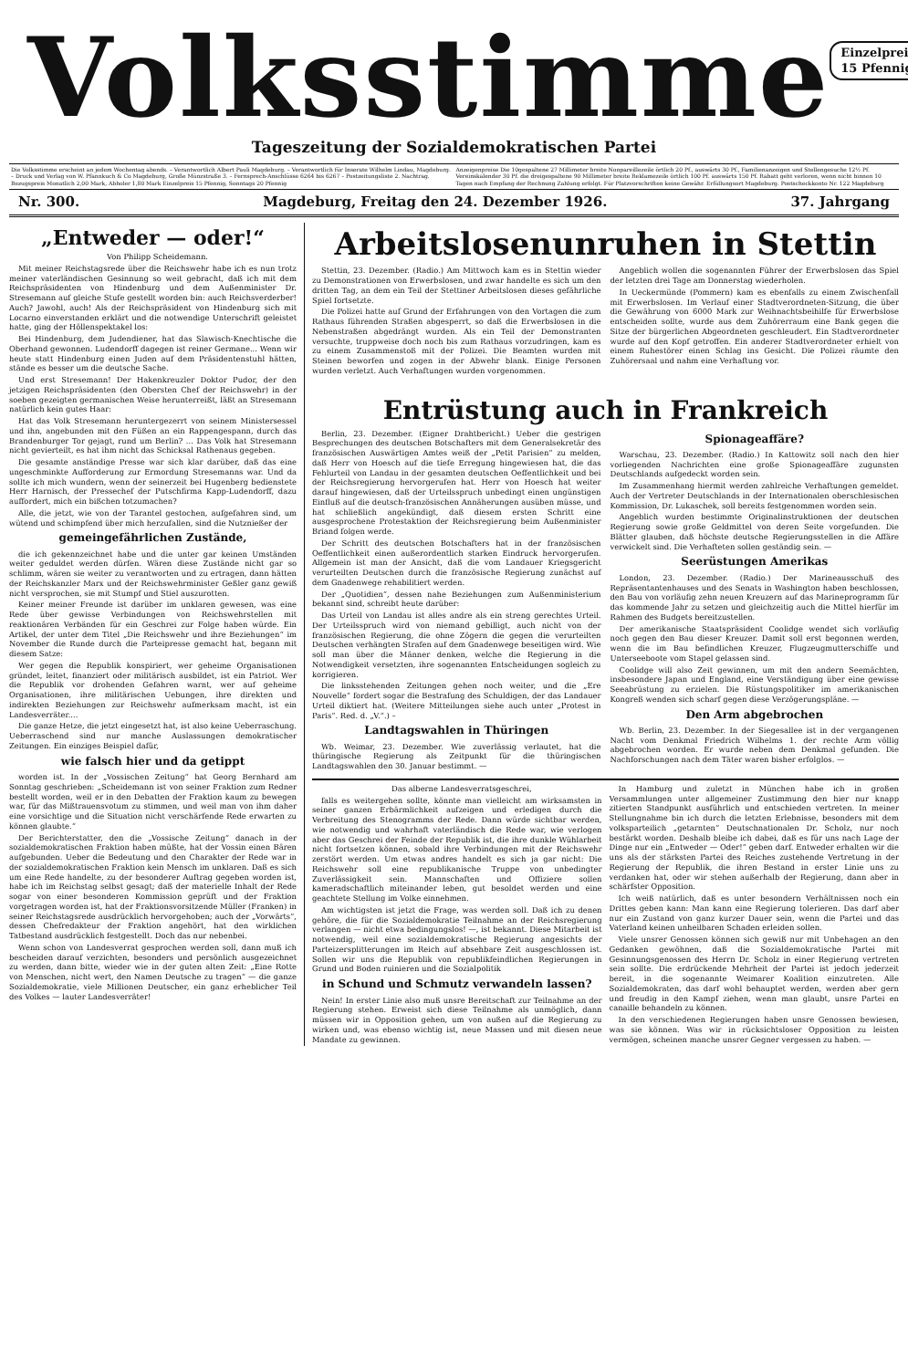Volksstimme
Einzelpreis 15 Pfennig
Tageszeitung der Sozialdemokratischen Partei
Die Volksstimme erscheint an jedem Wochentag abends. – Verantwortlich Albert Pauli Magdeburg. – Verantwortlich für Inserate Wilhelm Lindau, Magdeburg. – Druck und Verlag von W. Pfannkuch & Co Magdeburg, Große Münzstraße 3. – Fernsprech-Anschlüsse 6264 bis 6267 – Postzeitungsliste 2. Nachtrag. Bezugspreis Monatlich 2,00 Mark, Abholer 1,80 Mark Einzelpreis 15 Pfennig, Sonntags 20 Pfennig
Anzeigenpreise Die 10gespaltene 27 Millimeter breite Nonpareillezeile örtlich 20 Pf., auswärts 30 Pf., Familienanzeigen und Stellengesuche 12½ Pf. Vereinskalender 30 Pf. die dreigespaltene 90 Millimeter breite Reklamezeile örtlich 100 Pf. auswärts 150 Pf. Rabatt geht verloren, wenn nicht binnen 10 Tagen nach Empfang der Rechnung Zahlung erfolgt. Für Platzvorschriften keine Gewähr. Erfüllungsort Magdeburg. Postscheckkonto Nr. 122 Magdeburg
Nr. 300. Magdeburg, Freitag den 24. Dezember 1926. 37. Jahrgang
„Entweder — oder!“
Von Philipp Scheidemann.
Mit meiner Reichstagsrede über die Reichswehr habe ich es nun trotz meiner vaterländischen Gesinnung so weit gebracht, daß ich mit dem Reichspräsidenten von Hindenburg und dem Außenminister Dr. Stresemann auf gleiche Stufe gestellt worden bin: auch Reichsverderber! Auch? Jawohl, auch! Als der Reichspräsident von Hindenburg sich mit Locarno einverstanden erklärt und die notwendige Unterschrift geleistet hatte, ging der Höllenspektakel los:
Bei Hindenburg, dem Judendiener, hat das Slawisch-Knechtische die Oberhand gewonnen. Ludendorff dagegen ist reiner Germane... Wenn wir heute statt Hindenburg einen Juden auf dem Präsidentenstuhl hätten, stände es besser um die deutsche Sache.
Und erst Stresemann! Der Hakenkreuzler Doktor Pudor, der den jetzigen Reichspräsidenten (den Obersten Chef der Reichswehr) in der soeben gezeigten germanischen Weise herunterreißt, läßt an Stresemann natürlich kein gutes Haar:
Hat das Volk Stresemann heruntergezerrt von seinem Ministersessel und ihn, angebunden mit den Füßen an ein Rappengespann, durch das Brandenburger Tor gejagt, rund um Berlin? ... Das Volk hat Stresemann nicht gevierteilt, es hat ihm nicht das Schicksal Rathenaus gegeben.
Die gesamte anständige Presse war sich klar darüber, daß das eine ungeschminkte Aufforderung zur Ermordung Stresemanns war. Und da sollte ich mich wundern, wenn der seinerzeit bei Hugenberg bedienstete Herr Harnisch, der Pressechef der Putschfirma Kapp-Ludendorff, dazu auffordert, mich ein bißchen totzumachen?
Alle, die jetzt, wie von der Tarantel gestochen, aufgefahren sind, um wütend und schimpfend über mich herzufallen, sind die Nutznießer der
gemeingefährlichen Zustände,
die ich gekennzeichnet habe und die unter gar keinen Umständen weiter geduldet werden dürfen. Wären diese Zustände nicht gar so schlimm, wären sie weiter zu verantworten und zu ertragen, dann hätten der Reichskanzler Marx und der Reichswehrminister Geßler ganz gewiß nicht versprochen, sie mit Stumpf und Stiel auszurotten.
Keiner meiner Freunde ist darüber im unklaren gewesen, was eine Rede über gewisse Verbindungen von Reichswehrstellen mit reaktionären Verbänden für ein Geschrei zur Folge haben würde. Ein Artikel, der unter dem Titel „Die Reichswehr und ihre Beziehungen“ im November die Runde durch die Parteipresse gemacht hat, begann mit diesem Satze:
Wer gegen die Republik konspiriert, wer geheime Organisationen gründet, leitet, finanziert oder militärisch ausbildet, ist ein Patriot. Wer die Republik vor drohenden Gefahren warnt, wer auf geheime Organisationen, ihre militärischen Uebungen, ihre direkten und indirekten Beziehungen zur Reichswehr aufmerksam macht, ist ein Landesverräter....
Die ganze Hetze, die jetzt eingesetzt hat, ist also keine Ueberraschung. Ueberraschend sind nur manche Auslassungen demokratischer Zeitungen. Ein einziges Beispiel dafür,
wie falsch hier und da getippt
worden ist. In der „Vossischen Zeitung“ hat Georg Bernhard am Sonntag geschrieben: „Scheidemann ist von seiner Fraktion zum Redner bestellt worden, weil er in den Debatten der Fraktion kaum zu bewegen war, für das Mißtrauensvotum zu stimmen, und weil man von ihm daher eine vorsichtige und die Situation nicht verschärfende Rede erwarten zu können glaubte.“
Der Berichterstatter, den die „Vossische Zeitung“ danach in der sozialdemokratischen Fraktion haben müßte, hat der Vossin einen Bären aufgebunden. Ueber die Bedeutung und den Charakter der Rede war in der sozialdemokratischen Fraktion kein Mensch im unklaren. Daß es sich um eine Rede handelte, zu der besonderer Auftrag gegeben worden ist, habe ich im Reichstag selbst gesagt; daß der materielle Inhalt der Rede sogar von einer besonderen Kommission geprüft und der Fraktion vorgetragen worden ist, hat der Fraktionsvorsitzende Müller (Franken) in seiner Reichstagsrede ausdrücklich hervorgehoben; auch der „Vorwärts“, dessen Chefredakteur der Fraktion angehört, hat den wirklichen Tatbestand ausdrücklich festgestellt. Doch das nur nebenbei.
Wenn schon von Landesverrat gesprochen werden soll, dann muß ich bescheiden darauf verzichten, besonders und persönlich ausgezeichnet zu werden, dann bitte, wieder wie in der guten alten Zeit: „Eine Rotte von Menschen, nicht wert, den Namen Deutsche zu tragen“ — die ganze Sozialdemokratie, viele Millionen Deutscher, ein ganz erheblicher Teil des Volkes — lauter Landesverräter!
Arbeitslosenunruhen in Stettin
Stettin, 23. Dezember. (Radio.) Am Mittwoch kam es in Stettin wieder zu Demonstrationen von Erwerbslosen, und zwar handelte es sich um den dritten Tag, an dem ein Teil der Stettiner Arbeitslosen dieses gefährliche Spiel fortsetzte.
Die Polizei hatte auf Grund der Erfahrungen von den Vortagen die zum Rathaus führenden Straßen abgesperrt, so daß die Erwerbslosen in die Nebenstraßen abgedrängt wurden. Als ein Teil der Demonstranten versuchte, truppweise doch noch bis zum Rathaus vorzudringen, kam es zu einem Zusammenstoß mit der Polizei. Die Beamten wurden mit Steinen beworfen und zogen in der Abwehr blank. Einige Personen wurden verletzt. Auch Verhaftungen wurden vorgenommen.
Angeblich wollen die sogenannten Führer der Erwerbslosen das Spiel der letzten drei Tage am Donnerstag wiederholen.
In Ueckermünde (Pommern) kam es ebenfalls zu einem Zwischenfall mit Erwerbslosen. Im Verlauf einer Stadtverordneten-Sitzung, die über die Gewährung von 6000 Mark zur Weihnachtsbeihilfe für Erwerbslose entscheiden sollte, wurde aus dem Zuhörerraum eine Bank gegen die Sitze der bürgerlichen Abgeordneten geschleudert. Ein Stadtverordneter wurde auf den Kopf getroffen. Ein anderer Stadtverordneter erhielt von einem Ruhestörer einen Schlag ins Gesicht. Die Polizei räumte den Zuhörersaal und nahm eine Verhaftung vor.
Entrüstung auch in Frankreich
Berlin, 23. Dezember. (Eigner Drahtbericht.) Ueber die gestrigen Besprechungen des deutschen Botschafters mit dem Generalsekretär des französischen Auswärtigen Amtes weiß der „Petit Parisien“ zu melden, daß Herr von Hoesch auf die tiefe Erregung hingewiesen hat, die das Fehlurteil von Landau in der gesamten deutschen Oeffentlichkeit und bei der Reichsregierung hervorgerufen hat. Herr von Hoesch hat weiter darauf hingewiesen, daß der Urteilsspruch unbedingt einen ungünstigen Einfluß auf die deutsch-französischen Annäherungen ausüben müsse, und hat schließlich angekündigt, daß diesem ersten Schritt eine ausgesprochene Protestaktion der Reichsregierung beim Außenminister Briand folgen werde.
Der Schritt des deutschen Botschafters hat in der französischen Oeffentlichkeit einen außerordentlich starken Eindruck hervorgerufen. Allgemein ist man der Ansicht, daß die vom Landauer Kriegsgericht verurteilten Deutschen durch die französische Regierung zunächst auf dem Gnadenwege rehabilitiert werden.
Der „Quotidien“, dessen nahe Beziehungen zum Außenministerium bekannt sind, schreibt heute darüber:
Das Urteil von Landau ist alles andre als ein streng gerechtes Urteil. Der Urteilsspruch wird von niemand gebilligt, auch nicht von der französischen Regierung, die ohne Zögern die gegen die verurteilten Deutschen verhängten Strafen auf dem Gnadenwege beseitigen wird. Wie soll man über die Männer denken, welche die Regierung in die Notwendigkeit versetzten, ihre sogenannten Entscheidungen sogleich zu korrigieren.
Die linksstehenden Zeitungen gehen noch weiter, und die „Ere Nouvelle“ fordert sogar die Bestrafung des Schuldigen, der das Landauer Urteil diktiert hat. (Weitere Mitteilungen siehe auch unter „Protest in Paris“. Red. d. „V.“.) –
Landtagswahlen in Thüringen
Wb. Weimar, 23. Dezember. Wie zuverlässig verlautet, hat die thüringische Regierung als Zeitpunkt für die thüringischen Landtagswahlen den 30. Januar bestimmt. —
Spionageaffäre?
Warschau, 23. Dezember. (Radio.) In Kattowitz soll nach den hier vorliegenden Nachrichten eine große Spionageaffäre zugunsten Deutschlands aufgedeckt worden sein.
Im Zusammenhang hiermit werden zahlreiche Verhaftungen gemeldet. Auch der Vertreter Deutschlands in der Internationalen oberschlesischen Kommission, Dr. Lukaschek, soll bereits festgenommen worden sein.
Angeblich wurden bestimmte Originalinstruktionen der deutschen Regierung sowie große Geldmittel von deren Seite vorgefunden. Die Blätter glauben, daß höchste deutsche Regierungsstellen in die Affäre verwickelt sind. Die Verhafteten sollen geständig sein. —
Seerüstungen Amerikas
London, 23. Dezember. (Radio.) Der Marineausschuß des Repräsentantenhauses und des Senats in Washington haben beschlossen, den Bau von vorläufig zehn neuen Kreuzern auf das Marineprogramm für das kommende Jahr zu setzen und gleichzeitig auch die Mittel hierfür im Rahmen des Budgets bereitzustellen.
Der amerikanische Staatspräsident Coolidge wendet sich vorläufig noch gegen den Bau dieser Kreuzer. Damit soll erst begonnen werden, wenn die im Bau befindlichen Kreuzer, Flugzeugmutterschiffe und Unterseeboote vom Stapel gelassen sind.
Coolidge will also Zeit gewinnen, um mit den andern Seemächten, insbesondere Japan und England, eine Verständigung über eine gewisse Seeabrüstung zu erzielen. Die Rüstungspolitiker im amerikanischen Kongreß wenden sich scharf gegen diese Verzögerungspläne. —
Den Arm abgebrochen
Wb. Berlin, 23. Dezember. In der Siegesallee ist in der vergangenen Nacht vom Denkmal Friedrich Wilhelms 1. der rechte Arm völlig abgebrochen worden. Er wurde neben dem Denkmal gefunden. Die Nachforschungen nach dem Täter waren bisher erfolglos. —
Das alberne Landesverratsgeschrei,
falls es weitergehen sollte, könnte man vielleicht am wirksamsten in seiner ganzen Erbärmlichkeit aufzeigen und erledigen durch die Verbreitung des Stenogramms der Rede. Dann würde sichtbar werden, wie notwendig und wahrhaft vaterländisch die Rede war, wie verlogen aber das Geschrei der Feinde der Republik ist, die ihre dunkle Wühlarbeit nicht fortsetzen können, sobald ihre Verbindungen mit der Reichswehr zerstört werden. Um etwas andres handelt es sich ja gar nicht: Die Reichswehr soll eine republikanische Truppe von unbedingter Zuverlässigkeit sein. Mannschaften und Offiziere sollen kameradschaftlich miteinander leben, gut besoldet werden und eine geachtete Stellung im Volke einnehmen.
Am wichtigsten ist jetzt die Frage, was werden soll. Daß ich zu denen gehöre, die für die Sozialdemokratie Teilnahme an der Reichsregierung verlangen — nicht etwa bedingungslos! —, ist bekannt. Diese Mitarbeit ist notwendig, weil eine sozialdemokratische Regierung angesichts der Parteizersplitterungen im Reich auf absehbare Zeit ausgeschlossen ist. Sollen wir uns die Republik von republikfeindlichen Regierungen in Grund und Boden ruinieren und die Sozialpolitik
in Schund und Schmutz verwandeln lassen?
Nein! In erster Linie also muß unsre Bereitschaft zur Teilnahme an der Regierung stehen. Erweist sich diese Teilnahme als unmöglich, dann müssen wir in Opposition gehen, um von außen auf die Regierung zu wirken und, was ebenso wichtig ist, neue Massen und mit diesen neue Mandate zu gewinnen.
In Hamburg und zuletzt in München habe ich in großen Versammlungen unter allgemeiner Zustimmung den hier nur knapp zitierten Standpunkt ausführlich und entschieden vertreten. In meiner Stellungnahme bin ich durch die letzten Erlebnisse, besonders mit dem volksparteilich „getarnten“ Deutschnationalen Dr. Scholz, nur noch bestärkt worden. Deshalb bleibe ich dabei, daß es für uns nach Lage der Dinge nur ein „Entweder — Oder!“ geben darf. Entweder erhalten wir die uns als der stärksten Partei des Reiches zustehende Vertretung in der Regierung der Republik, die ihren Bestand in erster Linie uns zu verdanken hat, oder wir stehen außerhalb der Regierung, dann aber in schärfster Opposition.
Ich weiß natürlich, daß es unter besondern Verhältnissen noch ein Drittes geben kann: Man kann eine Regierung tolerieren. Das darf aber nur ein Zustand von ganz kurzer Dauer sein, wenn die Partei und das Vaterland keinen unheilbaren Schaden erleiden sollen.
Viele unsrer Genossen können sich gewiß nur mit Unbehagen an den Gedanken gewöhnen, daß die Sozialdemokratische Partei mit Gesinnungsgenossen des Herrn Dr. Scholz in einer Regierung vertreten sein sollte. Die erdrückende Mehrheit der Partei ist jedoch jederzeit bereit, in die sogenannte Weimarer Koalition einzutreten. Alle Sozialdemokraten, das darf wohl behauptet werden, werden aber gern und freudig in den Kampf ziehen, wenn man glaubt, unsre Partei en canaille behandeln zu können.
In den verschiedenen Regierungen haben unsre Genossen bewiesen, was sie können. Was wir in rücksichtsloser Opposition zu leisten vermögen, scheinen manche unsrer Gegner vergessen zu haben. —